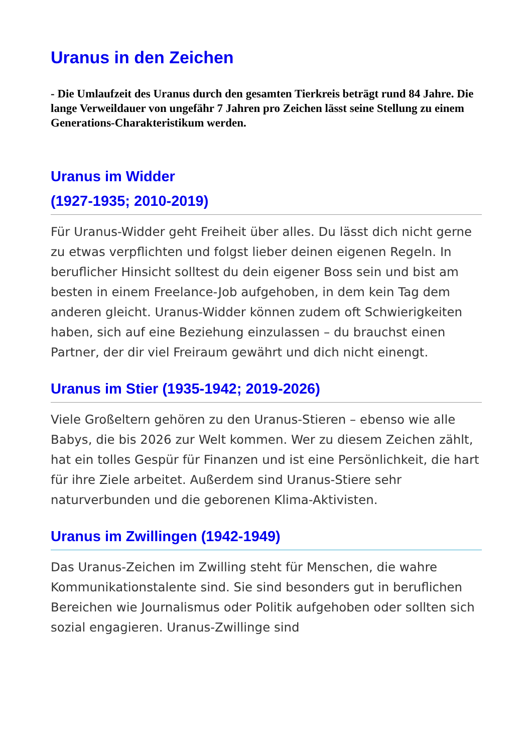Uranus in den Zeichen
- Die Umlaufzeit des Uranus durch den gesamten Tierkreis beträgt rund 84 Jahre. Die lange Verweildauer von ungefähr 7 Jahren pro Zeichen lässt seine Stellung zu einem Generations-Charakteristikum werden.
Uranus im Widder
(1927-1935; 2010-2019)
Für Uranus-Widder geht Freiheit über alles. Du lässt dich nicht gerne zu etwas verpflichten und folgst lieber deinen eigenen Regeln. In beruflicher Hinsicht solltest du dein eigener Boss sein und bist am besten in einem Freelance-Job aufgehoben, in dem kein Tag dem anderen gleicht. Uranus-Widder können zudem oft Schwierigkeiten haben, sich auf eine Beziehung einzulassen – du brauchst einen Partner, der dir viel Freiraum gewährt und dich nicht einengt.
Uranus im Stier (1935-1942; 2019-2026)
Viele Großeltern gehören zu den Uranus-Stieren – ebenso wie alle Babys, die bis 2026 zur Welt kommen. Wer zu diesem Zeichen zählt, hat ein tolles Gespür für Finanzen und ist eine Persönlichkeit, die hart für ihre Ziele arbeitet. Außerdem sind Uranus-Stiere sehr naturverbunden und die geborenen Klima-Aktivisten.
Uranus im Zwillingen (1942-1949)
Das Uranus-Zeichen im Zwilling steht für Menschen, die wahre Kommunikationstalente sind. Sie sind besonders gut in beruflichen Bereichen wie Journalismus oder Politik aufgehoben oder sollten sich sozial engagieren. Uranus-Zwillinge sind